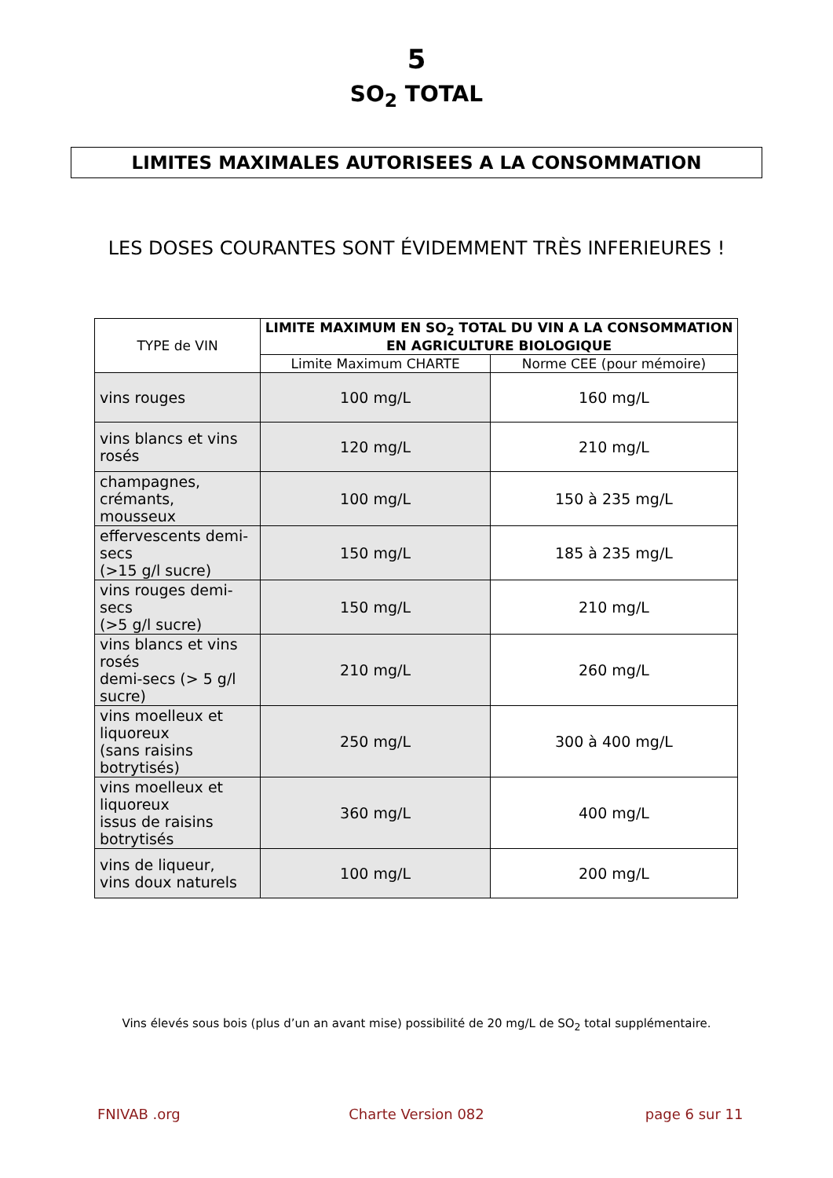5
SO<sub>2</sub> TOTAL
LIMITES MAXIMALES AUTORISEES A LA CONSOMMATION
LES DOSES COURANTES SONT ÉVIDEMMENT TRÈS INFERIEURES !
| TYPE de VIN | LIMITE MAXIMUM EN SO<sub>2</sub> TOTAL DU VIN A LA CONSOMMATION EN AGRICULTURE BIOLOGIQUE | |
| --- | --- | --- |
| | Limite Maximum CHARTE | Norme CEE (pour mémoire) |
| vins rouges | 100 mg/L | 160 mg/L |
| vins blancs et vins rosés | 120 mg/L | 210 mg/L |
| champagnes, crémants, mousseux | 100 mg/L | 150 à 235 mg/L |
| effervescents demi-secs (>15 g/l sucre) | 150 mg/L | 185 à 235 mg/L |
| vins rouges demi-secs (>5 g/l sucre) | 150 mg/L | 210 mg/L |
| vins blancs et vins rosés demi-secs (> 5 g/l sucre) | 210 mg/L | 260 mg/L |
| vins moelleux et liquoreux (sans raisins botrytisés) | 250 mg/L | 300 à 400 mg/L |
| vins moelleux et liquoreux issus de raisins botrytisés | 360 mg/L | 400 mg/L |
| vins de liqueur, vins doux naturels | 100 mg/L | 200 mg/L |
Vins élevés sous bois (plus d’un an avant mise) possibilité de 20 mg/L de SO<sub>2</sub> total supplémentaire.
FNIVAB .org Charte Version 082 page 6 sur 11